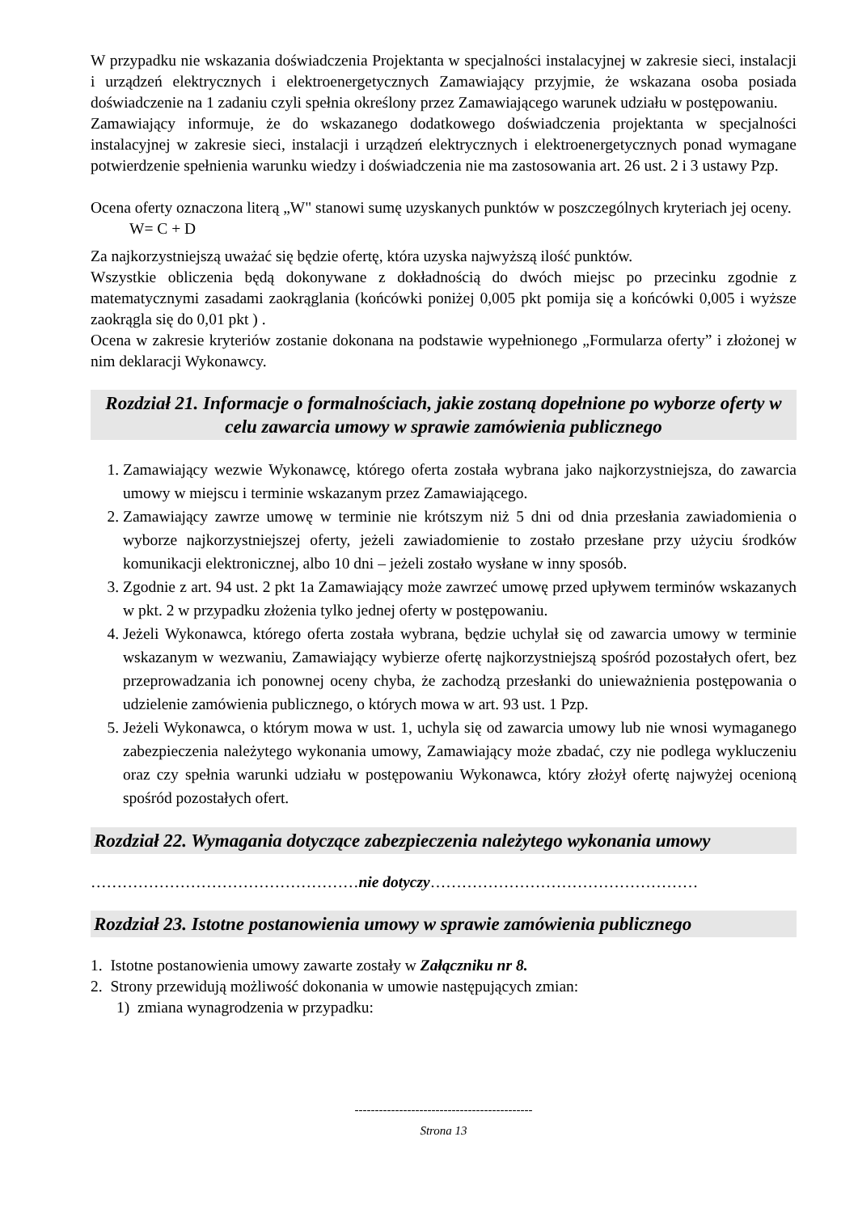W przypadku nie wskazania doświadczenia Projektanta w specjalności instalacyjnej w zakresie sieci, instalacji i urządzeń elektrycznych i elektroenergetycznych Zamawiający przyjmie, że wskazana osoba posiada doświadczenie na 1 zadaniu czyli spełnia określony przez Zamawiającego warunek udziału w postępowaniu.
Zamawiający informuje, że do wskazanego dodatkowego doświadczenia projektanta w specjalności instalacyjnej w zakresie sieci, instalacji i urządzeń elektrycznych i elektroenergetycznych ponad wymagane potwierdzenie spełnienia warunku wiedzy i doświadczenia nie ma zastosowania art. 26 ust. 2 i 3 ustawy Pzp.
Ocena oferty oznaczona literą „W" stanowi sumę uzyskanych punktów w poszczególnych kryteriach jej oceny.
W= C + D
Za najkorzystniejszą uważać się będzie ofertę, która uzyska najwyższą ilość punktów.
Wszystkie obliczenia będą dokonywane z dokładnością do dwóch miejsc po przecinku zgodnie z matematycznymi zasadami zaokrąglania (końcówki poniżej 0,005 pkt pomija się a końcówki 0,005 i wyższe zaokrągla się do 0,01 pkt ) .
Ocena w zakresie kryteriów zostanie dokonana na podstawie wypełnionego „Formularza oferty” i złożonej w nim deklaracji Wykonawcy.
Rozdział 21. Informacje o formalnościach, jakie zostaną dopełnione po wyborze oferty w celu zawarcia umowy w sprawie zamówienia publicznego
1. Zamawiający wezwie Wykonawcę, którego oferta została wybrana jako najkorzystniejsza, do zawarcia umowy w miejscu i terminie wskazanym przez Zamawiającego.
2. Zamawiający zawrze umowę w terminie nie krótszym niż 5 dni od dnia przesłania zawiadomienia o wyborze najkorzystniejszej oferty, jeżeli zawiadomienie to zostało przesłane przy użyciu środków komunikacji elektronicznej, albo 10 dni – jeżeli zostało wysłane w inny sposób.
3. Zgodnie z art. 94 ust. 2 pkt 1a Zamawiający może zawrzeć umowę przed upływem terminów wskazanych w pkt. 2 w przypadku złożenia tylko jednej oferty w postępowaniu.
4. Jeżeli Wykonawca, którego oferta została wybrana, będzie uchylał się od zawarcia umowy w terminie wskazanym w wezwaniu, Zamawiający wybierze ofertę najkorzystniejszą spośród pozostałych ofert, bez przeprowadzania ich ponownej oceny chyba, że zachodzą przesłanki do unieważnienia postępowania o udzielenie zamówienia publicznego, o których mowa w art. 93 ust. 1 Pzp.
5. Jeżeli Wykonawca, o którym mowa w ust. 1, uchyla się od zawarcia umowy lub nie wnosi wymaganego zabezpieczenia należytego wykonania umowy, Zamawiający może zbadać, czy nie podlega wykluczeniu oraz czy spełnia warunki udziału w postępowaniu Wykonawca, który złożył ofertę najwyżej ocenioną spośród pozostałych ofert.
Rozdział 22. Wymagania dotyczące zabezpieczenia należytego wykonania umowy
……………………………………………nie dotyczy……………………………………………
Rozdział 23. Istotne postanowienia umowy w sprawie zamówienia publicznego
1. Istotne postanowienia umowy zawarte zostały w Załączniku nr 8.
2. Strony przewidują możliwość dokonania w umowie następujących zmian:
1) zmiana wynagrodzenia w przypadku:
--------------------------------------------
Strona 13